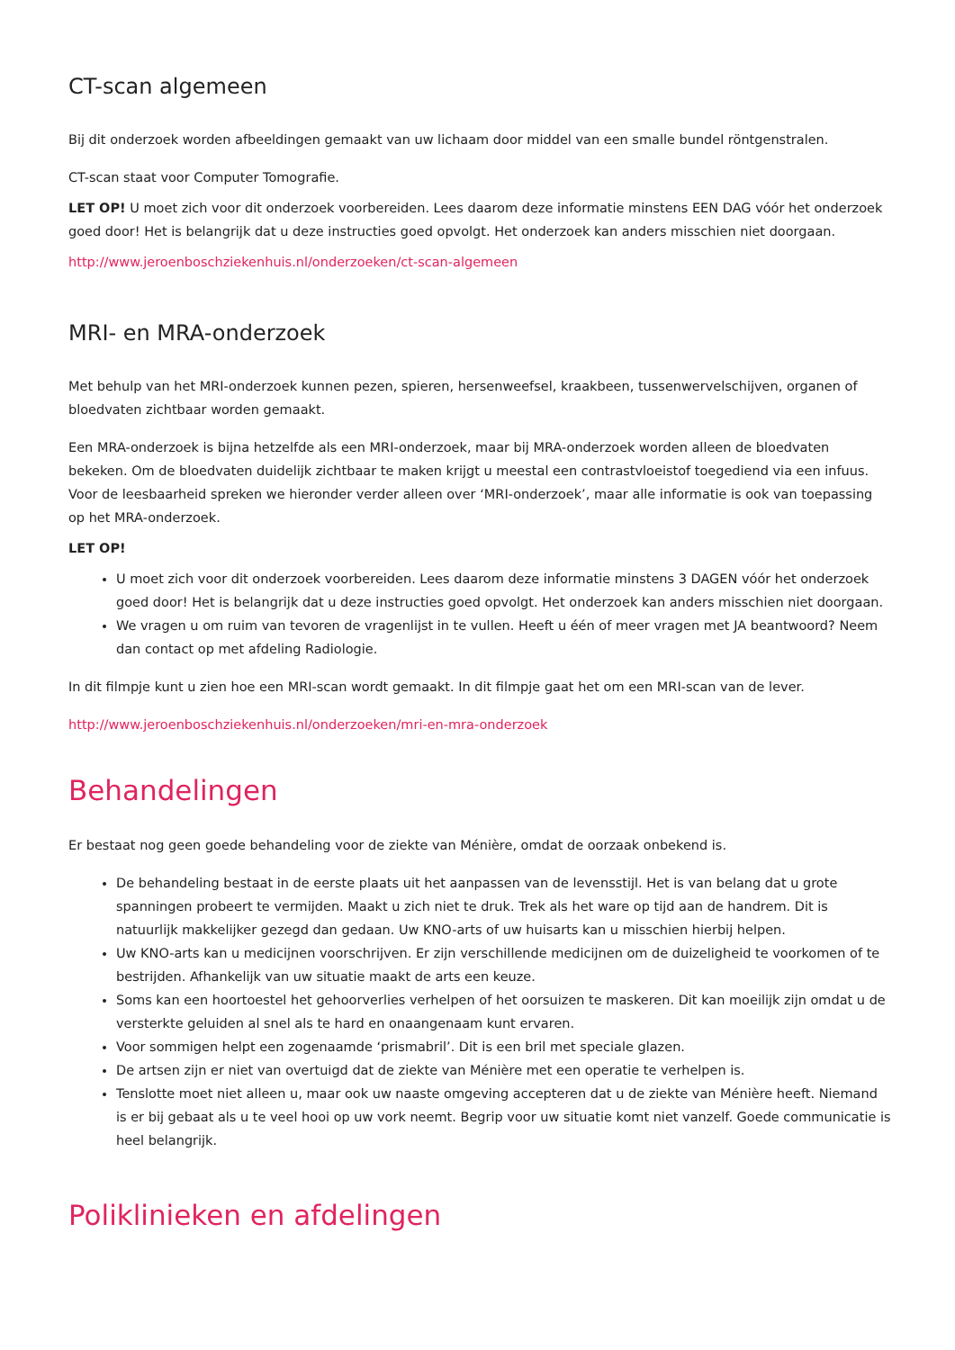CT-scan algemeen
Bij dit onderzoek worden afbeeldingen gemaakt van uw lichaam door middel van een smalle bundel röntgenstralen.
CT-scan staat voor Computer Tomografie.
LET OP! U moet zich voor dit onderzoek voorbereiden. Lees daarom deze informatie minstens EEN DAG vóór het onderzoek goed door! Het is belangrijk dat u deze instructies goed opvolgt. Het onderzoek kan anders misschien niet doorgaan.
http://www.jeroenboschziekenhuis.nl/onderzoeken/ct-scan-algemeen
MRI- en MRA-onderzoek
Met behulp van het MRI-onderzoek kunnen pezen, spieren, hersenweefsel, kraakbeen, tussenwervelschijven, organen of bloedvaten zichtbaar worden gemaakt.
Een MRA-onderzoek is bijna hetzelfde als een MRI-onderzoek, maar bij MRA-onderzoek worden alleen de bloedvaten bekeken. Om de bloedvaten duidelijk zichtbaar te maken krijgt u meestal een contrastvloeistof toegediend via een infuus. Voor de leesbaarheid spreken we hieronder verder alleen over ‘MRI-onderzoek’, maar alle informatie is ook van toepassing op het MRA-onderzoek.
LET OP!
U moet zich voor dit onderzoek voorbereiden. Lees daarom deze informatie minstens 3 DAGEN vóór het onderzoek goed door! Het is belangrijk dat u deze instructies goed opvolgt. Het onderzoek kan anders misschien niet doorgaan.
We vragen u om ruim van tevoren de vragenlijst in te vullen. Heeft u één of meer vragen met JA beantwoord? Neem dan contact op met afdeling Radiologie.
In dit filmpje kunt u zien hoe een MRI-scan wordt gemaakt. In dit filmpje gaat het om een MRI-scan van de lever.
http://www.jeroenboschziekenhuis.nl/onderzoeken/mri-en-mra-onderzoek
Behandelingen
Er bestaat nog geen goede behandeling voor de ziekte van Ménière, omdat de oorzaak onbekend is.
De behandeling bestaat in de eerste plaats uit het aanpassen van de levensstijl. Het is van belang dat u grote spanningen probeert te vermijden. Maakt u zich niet te druk. Trek als het ware op tijd aan de handrem. Dit is natuurlijk makkelijker gezegd dan gedaan. Uw KNO-arts of uw huisarts kan u misschien hierbij helpen.
Uw KNO-arts kan u medicijnen voorschrijven. Er zijn verschillende medicijnen om de duizeligheid te voorkomen of te bestrijden. Afhankelijk van uw situatie maakt de arts een keuze.
Soms kan een hoortoestel het gehoorverlies verhelpen of het oorsuizen te maskeren. Dit kan moeilijk zijn omdat u de versterkte geluiden al snel als te hard en onaangenaam kunt ervaren.
Voor sommigen helpt een zogenaamde ‘prismabril’. Dit is een bril met speciale glazen.
De artsen zijn er niet van overtuigd dat de ziekte van Ménière met een operatie te verhelpen is.
Tenslotte moet niet alleen u, maar ook uw naaste omgeving accepteren dat u de ziekte van Ménière heeft. Niemand is er bij gebaat als u te veel hooi op uw vork neemt. Begrip voor uw situatie komt niet vanzelf. Goede communicatie is heel belangrijk.
Poliklinieken en afdelingen